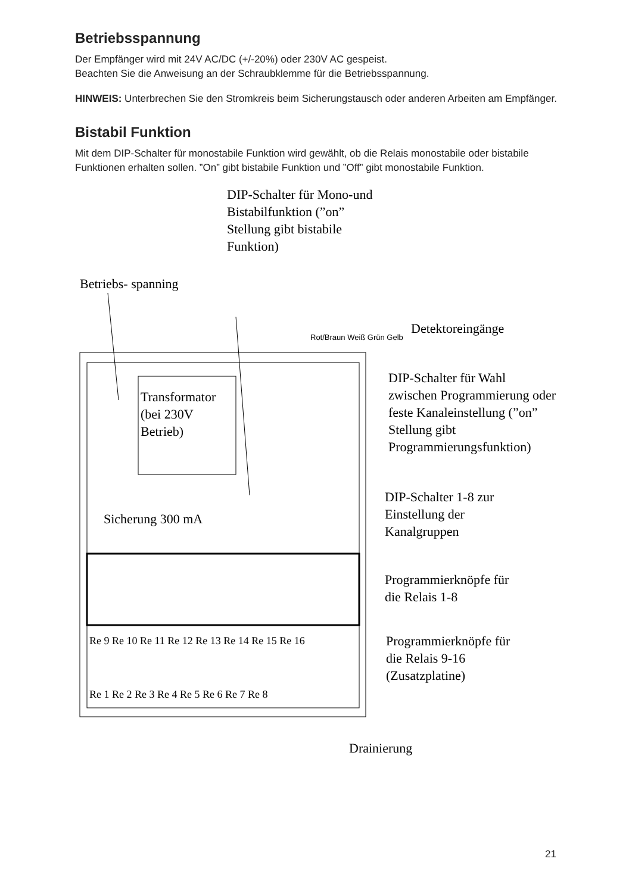Betriebsspannung
Der Empfänger wird mit 24V AC/DC (+/-20%) oder 230V AC gespeist.
Beachten Sie die Anweisung an der Schraubklemme für die Betriebsspannung.
HINWEIS: Unterbrechen Sie den Stromkreis beim Sicherungstausch oder anderen Arbeiten am Empfänger.
Bistabil Funktion
Mit dem DIP-Schalter für monostabile Funktion wird gewählt, ob die Relais monostabile oder bistabile Funktionen erhalten sollen. ”On” gibt bistabile Funktion und ”Off” gibt monostabile Funktion.
DIP-Schalter für Mono-und
Bistabilfunktion (”on”
Stellung gibt bistabile
Funktion)
Betriebs- spanning
Detektoreingänge
Rot/Braun Weiß Grün Gelb
DIP-Schalter für Wahl
zwischen Programmierung oder
feste Kanaleinstellung (”on”
Stellung gibt
Programmierungsfunktion)
Transformator
(bei 230V
Betrieb)
DIP-Schalter 1-8 zur
Einstellung der
Kanalgruppen
Sicherung 300 mA
Programmierknöpfe für
die Relais 1-8
Re 9 Re 10 Re 11 Re 12 Re 13 Re 14 Re 15 Re 16
Programmierknöpfe für
die Relais 9-16
(Zusatzplatine)
Re 1 Re 2 Re 3 Re 4 Re 5 Re 6 Re 7 Re 8
Drainierung
21